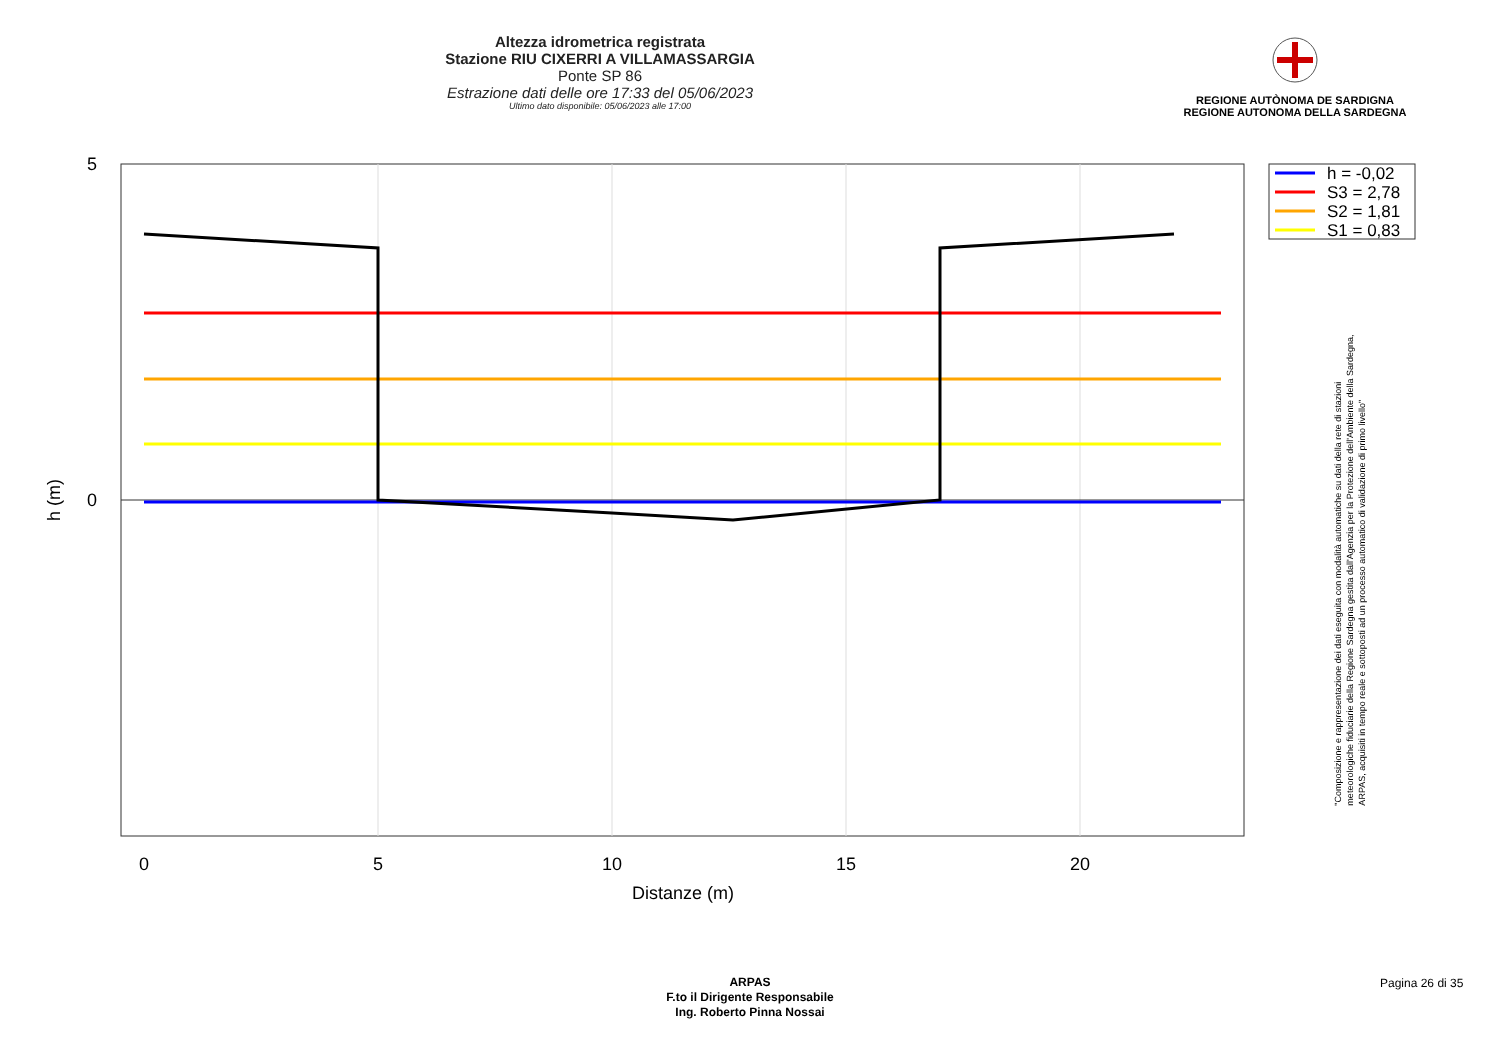Altezza idrometrica registrata
Stazione RIU CIXERRI A VILLAMASSARGIA
Ponte SP 86
Estrazione dati delle ore 17:33 del 05/06/2023
Ultimo dato disponibile: 05/06/2023 alle 17:00
REGIONE AUTÒNOMA DE SARDIGNA
REGIONE AUTONOMA DELLA SARDEGNA
0
5
10
15
20
Distanze (m)
5
0
h (m)
h = -0,02
S3 = 2,78
S2 = 1,81
S1 = 0,83
"Composizione e rappresentazione dei dati eseguita con modalità automatiche su dati della rete di stazioni
meteorologiche fiduciarie della Regione Sardegna gestita dall'Agenzia per la Protezione dell'Ambiente della Sardegna,
ARPAS, acquisiti in tempo reale e sottoposti ad un processo automatico di validazione di primo livello"
ARPAS
F.to il Dirigente Responsabile
Ing. Roberto Pinna Nossai
Pagina 26 di 35